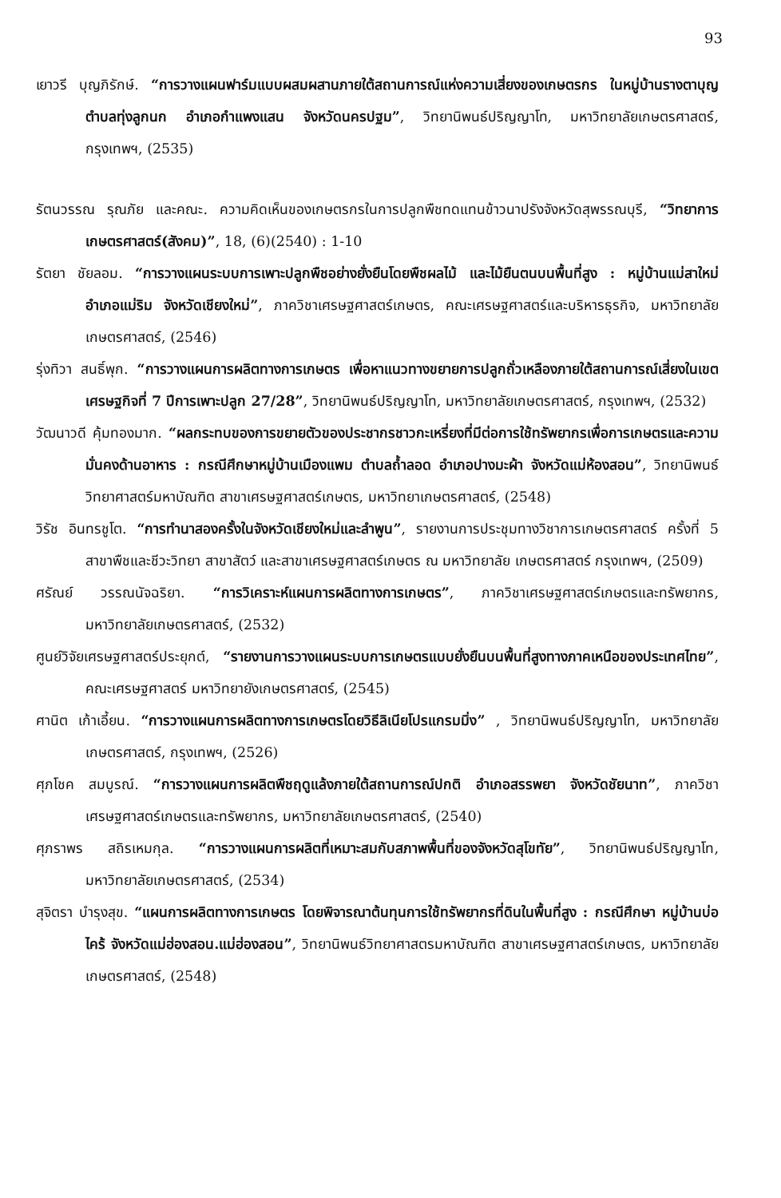93
เยาวรี บุญภิรักษ์. “การวางแผนฟาร์มแบบผสมผสานภายใต้สถานการณ์แห่งความเสี่ยงของเกษตรกร ในหมู่บ้านรางตาบุญ ตำบลทุ่งลูกนก อำเภอกำแพงแสน จังหวัดนครปฐม”, วิทยานิพนธ์ปริญญาโท, มหาวิทยาลัยเกษตรศาสตร์, กรุงเทพฯ, (2535)
รัตนวรรณ รุณภัย และคณะ. ความคิดเห็นของเกษตรกรในการปลูกพืชทดแทนข้าวนาปรังจังหวัดสุพรรณบุรี, “วิทยาการเกษตรศาสตร์(สังคม)”, 18, (6)(2540) : 1-10
รัตยา ชัยลอม. “การวางแผนระบบการเพาะปลูกพืชอย่างยั่งยืนโดยพืชผลไม้ และไม้ยืนตนบนพื้นที่สูง : หมู่บ้านแม่สาใหม่ อำเภอแม่ริม จังหวัดเชียงใหม่”, ภาควิชาเศรษฐศาสตร์เกษตร, คณะเศรษฐศาสตร์และบริหารธุรกิจ, มหาวิทยาลัยเกษตรศาสตร์, (2546)
รุ่งทิวา สนธิ์พุก. “การวางแผนการผลิตทางการเกษตร เพื่อหาแนวทางขยายการปลูกถั่วเหลืองภายใต้สถานการณ์เสี่ยงในเขตเศรษฐกิจที่ 7 ปีการเพาะปลูก 27/28”, วิทยานิพนธ์ปริญญาโท, มหาวิทยาลัยเกษตรศาสตร์, กรุงเทพฯ, (2532)
วัฒนาวดี คุ้มทองมาก. “ผลกระทบของการขยายตัวของประชากรชาวกะเหรี่ยงที่มีต่อการใช้ทรัพยากรเพื่อการเกษตรและความมั่นคงด้านอาหาร : กรณีศึกษาหมู่บ้านเมืองแพม ตำบลถ้ำลอด อำเภอปางมะผ้า จังหวัดแม่ห้องสอน”, วิทยานิพนธ์วิทยาศาสตร์มหาบัณฑิต สาขาเศรษฐศาสตร์เกษตร, มหาวิทยาเกษตรศาสตร์, (2548)
วิรัช อินทรชูโต. “การทำนาสองครั้งในจังหวัดเชียงใหม่และลำพูน”, รายงานการประชุมทางวิชาการเกษตรศาสตร์ ครั้งที่ 5 สาขาพืชและชีวะวิทยา สาขาสัตว์ และสาขาเศรษฐศาสตร์เกษตร ณ มหาวิทยาลัย เกษตรศาสตร์ กรุงเทพฯ, (2509)
ศรัณย์ วรรณนัจฉริยา. “การวิเคราะห์แผนการผลิตทางการเกษตร”, ภาควิชาเศรษฐศาสตร์เกษตรและทรัพยากร, มหาวิทยาลัยเกษตรศาสตร์, (2532)
ศูนย์วิจัยเศรษฐศาสตร์ประยุกต์, “รายงานการวางแผนระบบการเกษตรแบบยั่งยืนบนพื้นที่สูงทางภาคเหนือของประเทศไทย”, คณะเศรษฐศาสตร์ มหาวิทยายังเกษตรศาสตร์, (2545)
ศานิต เก้าเอี้ยน. “การวางแผนการผลิตทางการเกษตรโดยวิธีลิเนียโปรแกรมมิ่ง” , วิทยานิพนธ์ปริญญาโท, มหาวิทยาลัยเกษตรศาสตร์, กรุงเทพฯ, (2526)
ศุภโชค สมบูรณ์. “การวางแผนการผลิตพืชฤดูแล้งภายใต้สถานการณ์ปกติ อำเภอสรรพยา จังหวัดชัยนาท”, ภาควิชาเศรษฐศาสตร์เกษตรและทรัพยากร, มหาวิทยาลัยเกษตรศาสตร์, (2540)
ศุภราพร สถิรเหมกุล. “การวางแผนการผลิตที่เหมาะสมกับสภาพพื้นที่ของจังหวัดสุโขทัย”, วิทยานิพนธ์ปริญญาโท, มหาวิทยาลัยเกษตรศาสตร์, (2534)
สุจิตรา บำรุงสุข. “แผนการผลิตทางการเกษตร โดยพิจารณาต้นทุนการใช้ทรัพยากรที่ดินในพื้นที่สูง : กรณีศึกษา หมู่บ้านบ่อไคร้ จังหวัดแม่ฮ่องสอน.แม่ฮ่องสอน”, วิทยานิพนธ์วิทยาศาสตรมหาบัณฑิต สาขาเศรษฐศาสตร์เกษตร, มหาวิทยาลัยเกษตรศาสตร์, (2548)